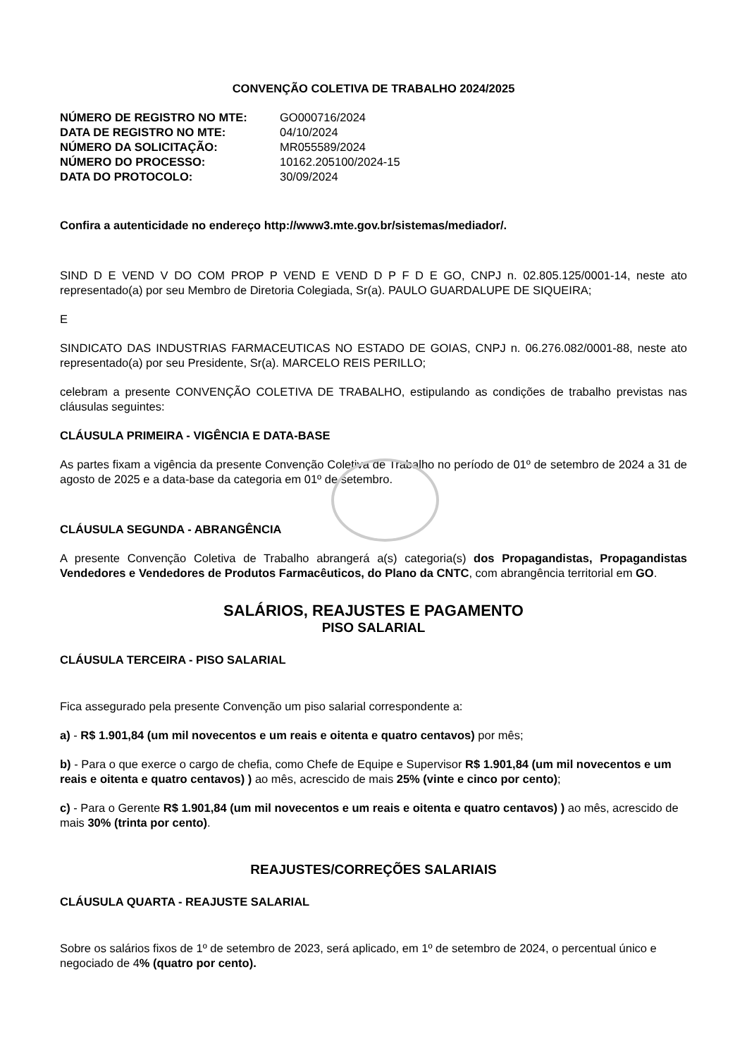CONVENÇÃO COLETIVA DE TRABALHO 2024/2025
| NÚMERO DE REGISTRO NO MTE: | GO000716/2024 |
| DATA DE REGISTRO NO MTE: | 04/10/2024 |
| NÚMERO DA SOLICITAÇÃO: | MR055589/2024 |
| NÚMERO DO PROCESSO: | 10162.205100/2024-15 |
| DATA DO PROTOCOLO: | 30/09/2024 |
Confira a autenticidade no endereço http://www3.mte.gov.br/sistemas/mediador/.
SIND D E VEND V DO COM PROP P VEND E VEND D P F D E GO, CNPJ n. 02.805.125/0001-14, neste ato representado(a) por seu Membro de Diretoria Colegiada, Sr(a). PAULO GUARDALUPE DE SIQUEIRA;
E
SINDICATO DAS INDUSTRIAS FARMACEUTICAS NO ESTADO DE GOIAS, CNPJ n. 06.276.082/0001-88, neste ato representado(a) por seu Presidente, Sr(a). MARCELO REIS PERILLO;
celebram a presente CONVENÇÃO COLETIVA DE TRABALHO, estipulando as condições de trabalho previstas nas cláusulas seguintes:
CLÁUSULA PRIMEIRA - VIGÊNCIA E DATA-BASE
As partes fixam a vigência da presente Convenção Coletiva de Trabalho no período de 01º de setembro de 2024 a 31 de agosto de 2025 e a data-base da categoria em 01º de setembro.
CLÁUSULA SEGUNDA - ABRANGÊNCIA
A presente Convenção Coletiva de Trabalho abrangerá a(s) categoria(s) dos Propagandistas, Propagandistas Vendedores e Vendedores de Produtos Farmacêuticos, do Plano da CNTC, com abrangência territorial em GO.
SALÁRIOS, REAJUSTES E PAGAMENTO
PISO SALARIAL
CLÁUSULA TERCEIRA - PISO SALARIAL
Fica assegurado pela presente Convenção um piso salarial correspondente a:
a) - R$ 1.901,84 (um mil novecentos e um reais e oitenta e quatro centavos) por mês;
b) - Para o que exerce o cargo de chefia, como Chefe de Equipe e Supervisor R$ 1.901,84 (um mil novecentos e um reais e oitenta e quatro centavos) ) ao mês, acrescido de mais 25% (vinte e cinco por cento);
c) - Para o Gerente R$ 1.901,84 (um mil novecentos e um reais e oitenta e quatro centavos) ) ao mês, acrescido de mais 30% (trinta por cento).
REAJUSTES/CORREÇÕES SALARIAIS
CLÁUSULA QUARTA - REAJUSTE SALARIAL
Sobre os salários fixos de 1º de setembro de 2023, será aplicado, em 1º de setembro de 2024, o percentual único e negociado de 4% (quatro por cento).